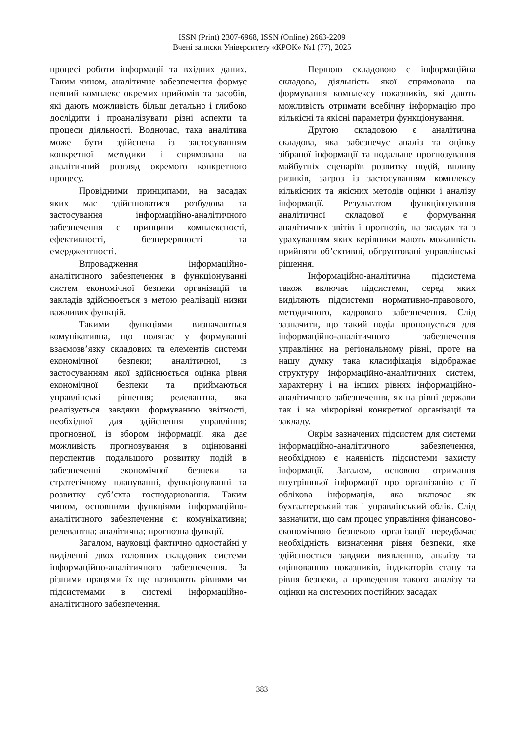ISSN (Print) 2307-6968, ISSN (Online) 2663-2209
Вчені записки Університету «КРОК» №1 (77), 2025
процесі роботи інформації та вхідних даних. Таким чином, аналітичне забезпечення формує певний комплекс окремих прийомів та засобів, які дають можливість більш детально і глибоко дослідити і проаналізувати різні аспекти та процеси діяльності. Водночас, така аналітика може бути здійснена із застосуванням конкретної методики і спрямована на аналітичний розгляд окремого конкретного процесу.
Провідними принципами, на засадах яких має здійснюватися розбудова та застосування інформаційно-аналітичного забезпечення є принципи комплексності, ефективності, безперервності та емерджентності.
Впровадження інформаційно-аналітичного забезпечення в функціонуванні систем економічної безпеки організацій та закладів здійснюється з метою реалізації низки важливих функцій.
Такими функціями визначаються комунікативна, що полягає у формуванні взаємозв’язку складових та елементів системи економічної безпеки; аналітичної, із застосуванням якої здійснюється оцінка рівня економічної безпеки та приймаються управлінські рішення; релевантна, яка реалізується завдяки формуванню звітності, необхідної для здійснення управління; прогнозної, із збором інформації, яка дає можливість прогнозування в оцінюванні перспектив подальшого розвитку подій в забезпеченні економічної безпеки та стратегічному плануванні, функціонуванні та розвитку суб’єкта господарювання. Таким чином, основними функціями інформаційно-аналітичного забезпечення є: комунікативна; релевантна; аналітична; прогнозна функції.
Загалом, науковці фактично одностайні у виділенні двох головних складових системи інформаційно-аналітичного забезпечення. За різними працями їх ще називають рівнями чи підсистемами в системі інформаційно-аналітичного забезпечення.
Першою складовою є інформаційна складова, діяльність якої спрямована на формування комплексу показників, які дають можливість отримати всебічну інформацію про кількісні та якісні параметри функціонування.
Другою складовою є аналітична складова, яка забезпечує аналіз та оцінку зібраної інформації та подальше прогнозування майбутніх сценаріїв розвитку подій, впливу ризиків, загроз із застосуванням комплексу кількісних та якісних методів оцінки і аналізу інформації. Результатом функціонування аналітичної складової є формування аналітичних звітів і прогнозів, на засадах та з урахуванням яких керівники мають можливість прийняти об’єктивні, обгрунтовані управлінські рішення.
Інформаційно-аналітична підсистема також включає підсистеми, серед яких виділяють підсистеми нормативно-правового, методичного, кадрового забезпечення. Слід зазначити, що такий поділ пропонується для інформаційно-аналітичного забезпечення управління на регіональному рівні, проте на нашу думку така класифікація відображає структуру інформаційно-аналітичних систем, характерну і на інших рівнях інформаційно-аналітичного забезпечення, як на рівні держави так і на мікрорівні конкретної організації та закладу.
Окрім зазначених підсистем для системи інформаційно-аналітичного забезпечення, необхідною є наявність підсистеми захисту інформації. Загалом, основою отримання внутрішньої інформації про організацію є її облікова інформація, яка включає як бухгалтерський так і управлінський облік. Слід зазначити, що сам процес управління фінансово-економічною безпекою організації передбачає необхідність визначення рівня безпеки, яке здійснюється завдяки виявленню, аналізу та оцінюванню показників, індикаторів стану та рівня безпеки, а проведення такого аналізу та оцінки на системних постійних засадах
383